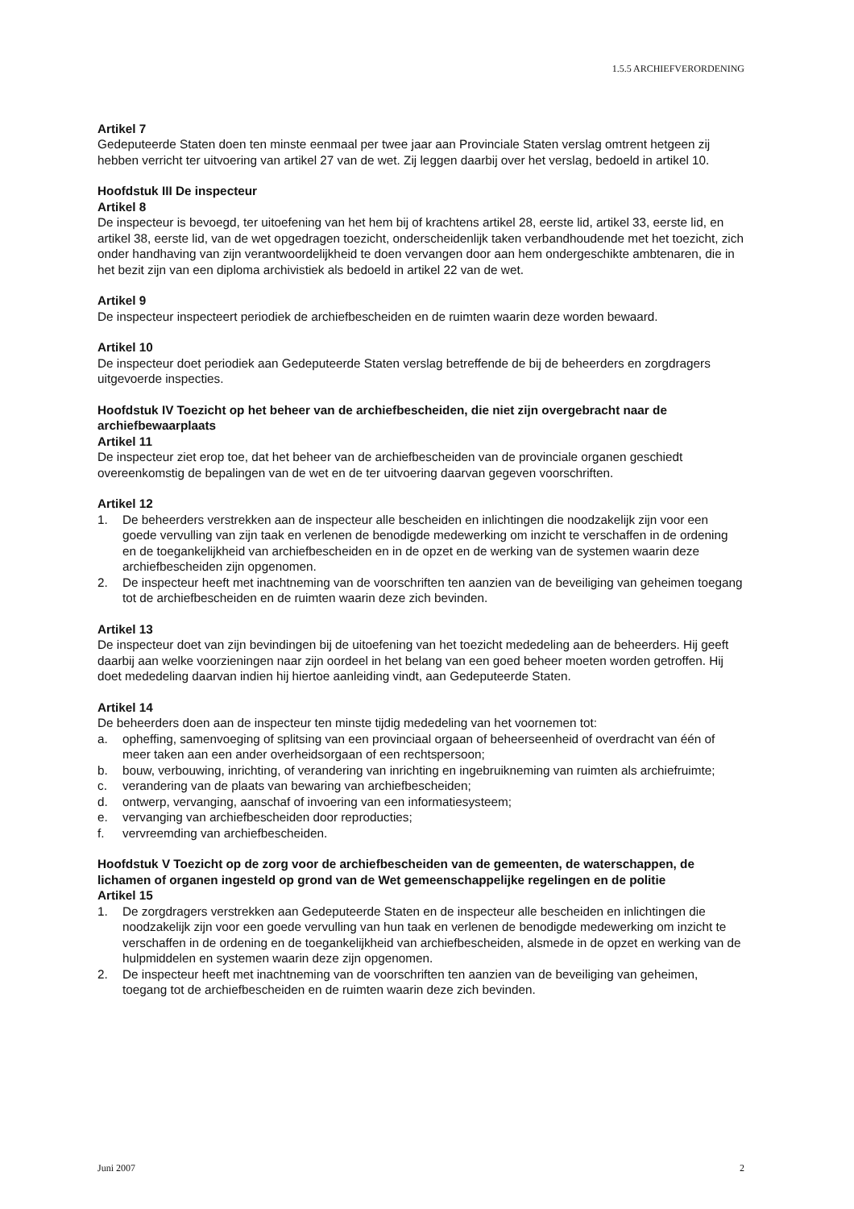1.5.5 ARCHIEFVERORDENING
Artikel 7
Gedeputeerde Staten doen ten minste eenmaal per twee jaar aan Provinciale Staten verslag omtrent hetgeen zij hebben verricht ter uitvoering van artikel 27 van de wet. Zij leggen daarbij over het verslag, bedoeld in artikel 10.
Hoofdstuk III De inspecteur
Artikel 8
De inspecteur is bevoegd, ter uitoefening van het hem bij of krachtens artikel 28, eerste lid, artikel 33, eerste lid, en artikel 38, eerste lid, van de wet opgedragen toezicht, onderscheidenlijk taken verbandhoudende met het toezicht, zich onder handhaving van zijn verantwoordelijkheid te doen vervangen door aan hem ondergeschikte ambtenaren, die in het bezit zijn van een diploma archivistiek als bedoeld in artikel 22 van de wet.
Artikel 9
De inspecteur inspecteert periodiek de archiefbescheiden en de ruimten waarin deze worden bewaard.
Artikel 10
De inspecteur doet periodiek aan Gedeputeerde Staten verslag betreffende de bij de beheerders en zorgdragers uitgevoerde inspecties.
Hoofdstuk IV Toezicht op het beheer van de archiefbescheiden, die niet zijn overgebracht naar de archiefbewaarplaats
Artikel 11
De inspecteur ziet erop toe, dat het beheer van de archiefbescheiden van de provinciale organen geschiedt overeenkomstig de bepalingen van de wet en de ter uitvoering daarvan gegeven voorschriften.
Artikel 12
1. De beheerders verstrekken aan de inspecteur alle bescheiden en inlichtingen die noodzakelijk zijn voor een goede vervulling van zijn taak en verlenen de benodigde medewerking om inzicht te verschaffen in de ordening en de toegankelijkheid van archiefbescheiden en in de opzet en de werking van de systemen waarin deze archiefbescheiden zijn opgenomen.
2. De inspecteur heeft met inachtneming van de voorschriften ten aanzien van de beveiliging van geheimen toegang tot de archiefbescheiden en de ruimten waarin deze zich bevinden.
Artikel 13
De inspecteur doet van zijn bevindingen bij de uitoefening van het toezicht mededeling aan de beheerders. Hij geeft daarbij aan welke voorzieningen naar zijn oordeel in het belang van een goed beheer moeten worden getroffen. Hij doet mededeling daarvan indien hij hiertoe aanleiding vindt, aan Gedeputeerde Staten.
Artikel 14
De beheerders doen aan de inspecteur ten minste tijdig mededeling van het voornemen tot:
a. opheffing, samenvoeging of splitsing van een provinciaal orgaan of beheerseenheid of overdracht van één of meer taken aan een ander overheidsorgaan of een rechtspersoon;
b. bouw, verbouwing, inrichting, of verandering van inrichting en ingebruikneming van ruimten als archiefruimte;
c. verandering van de plaats van bewaring van archiefbescheiden;
d. ontwerp, vervanging, aanschaf of invoering van een informatiesysteem;
e. vervanging van archiefbescheiden door reproducties;
f. vervreemding van archiefbescheiden.
Hoofdstuk V Toezicht op de zorg voor de archiefbescheiden van de gemeenten, de waterschappen, de lichamen of organen ingesteld op grond van de Wet gemeenschappelijke regelingen en de politie
Artikel 15
1. De zorgdragers verstrekken aan Gedeputeerde Staten en de inspecteur alle bescheiden en inlichtingen die noodzakelijk zijn voor een goede vervulling van hun taak en verlenen de benodigde medewerking om inzicht te verschaffen in de ordening en de toegankelijkheid van archiefbescheiden, alsmede in de opzet en werking van de hulpmiddelen en systemen waarin deze zijn opgenomen.
2. De inspecteur heeft met inachtneming van de voorschriften ten aanzien van de beveiliging van geheimen, toegang tot de archiefbescheiden en de ruimten waarin deze zich bevinden.
Juni 2007 2